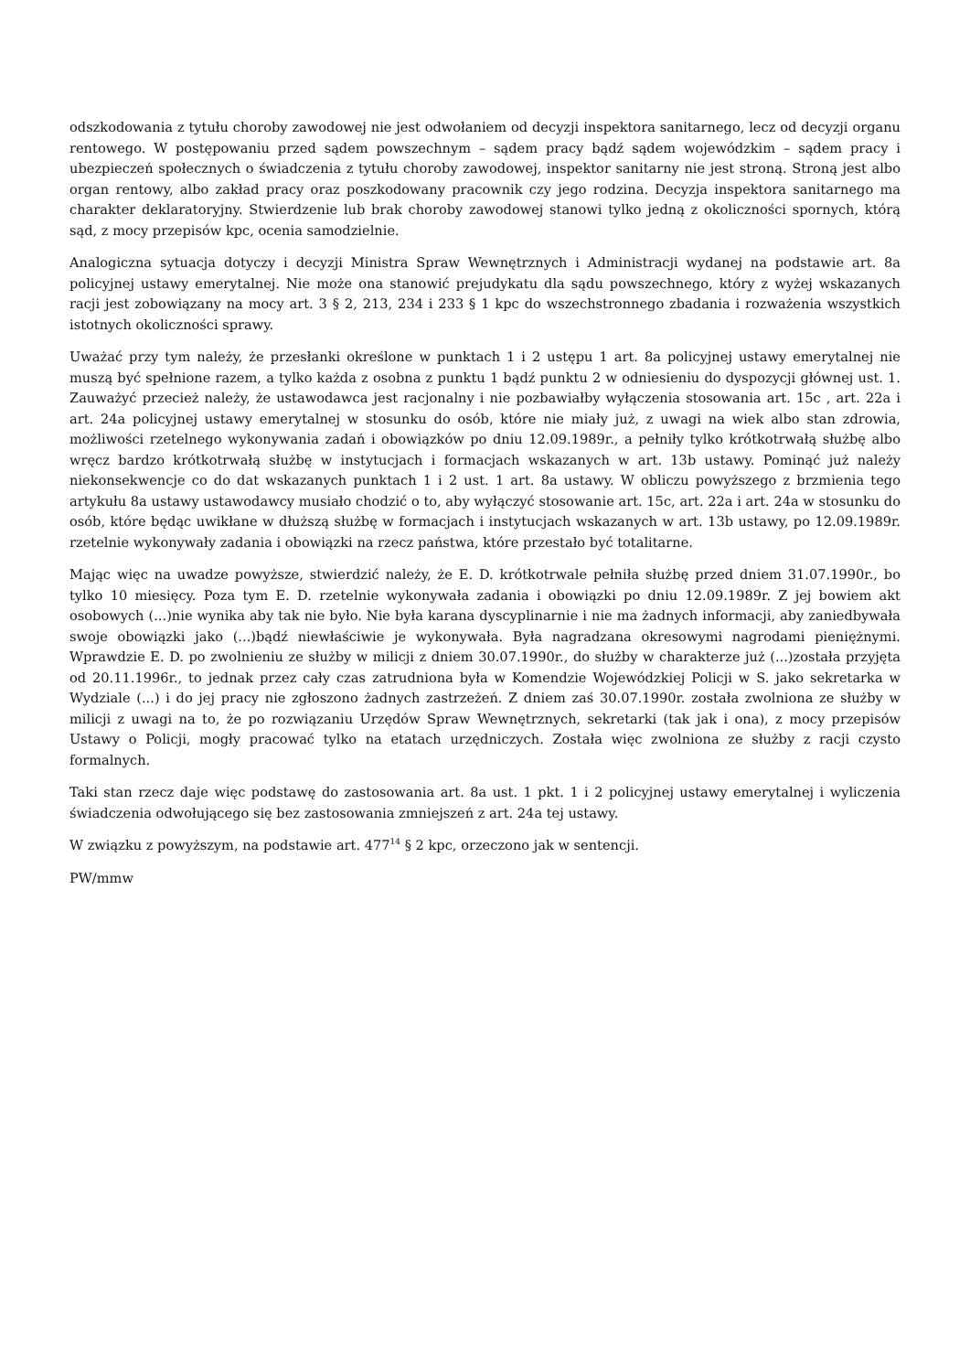odszkodowania z tytułu choroby zawodowej nie jest odwołaniem od decyzji inspektora sanitarnego, lecz od decyzji organu rentowego. W postępowaniu przed sądem powszechnym – sądem pracy bądź sądem wojewódzkim – sądem pracy i ubezpieczeń społecznych o świadczenia z tytułu choroby zawodowej, inspektor sanitarny nie jest stroną. Stroną jest albo organ rentowy, albo zakład pracy oraz poszkodowany pracownik czy jego rodzina. Decyzja inspektora sanitarnego ma charakter deklaratoryjny. Stwierdzenie lub brak choroby zawodowej stanowi tylko jedną z okoliczności spornych, którą sąd, z mocy przepisów kpc, ocenia samodzielnie.
Analogiczna sytuacja dotyczy i decyzji Ministra Spraw Wewnętrznych i Administracji wydanej na podstawie art. 8a policyjnej ustawy emerytalnej. Nie może ona stanowić prejudykatu dla sądu powszechnego, który z wyżej wskazanych racji jest zobowiązany na mocy art. 3 § 2, 213, 234 i 233 § 1 kpc do wszechstronnego zbadania i rozważenia wszystkich istotnych okoliczności sprawy.
Uważać przy tym należy, że przesłanki określone w punktach 1 i 2 ustępu 1 art. 8a policyjnej ustawy emerytalnej nie muszą być spełnione razem, a tylko każda z osobna z punktu 1 bądź punktu 2 w odniesieniu do dyspozycji głównej ust. 1. Zauważyć przecież należy, że ustawodawca jest racjonalny i nie pozbawiałby wyłączenia stosowania art. 15c , art. 22a i art. 24a policyjnej ustawy emerytalnej w stosunku do osób, które nie miały już, z uwagi na wiek albo stan zdrowia, możliwości rzetelnego wykonywania zadań i obowiązków po dniu 12.09.1989r., a pełniły tylko krótkotrwałą służbę albo wręcz bardzo krótkotrwałą służbę w instytucjach i formacjach wskazanych w art. 13b ustawy. Pominąć już należy niekonsekwencje co do dat wskazanych punktach 1 i 2 ust. 1 art. 8a ustawy. W obliczu powyższego z brzmienia tego artykułu 8a ustawy ustawodawcy musiało chodzić o to, aby wyłączyć stosowanie art. 15c, art. 22a i art. 24a w stosunku do osób, które będąc uwikłane w dłuższą służbę w formacjach i instytucjach wskazanych w art. 13b ustawy, po 12.09.1989r. rzetelnie wykonywały zadania i obowiązki na rzecz państwa, które przestało być totalitarne.
Mając więc na uwadze powyższe, stwierdzić należy, że E. D. krótkotrwale pełniła służbę przed dniem 31.07.1990r., bo tylko 10 miesięcy. Poza tym E. D. rzetelnie wykonywała zadania i obowiązki po dniu 12.09.1989r. Z jej bowiem akt osobowych (...)nie wynika aby tak nie było. Nie była karana dyscyplinarnie i nie ma żadnych informacji, aby zaniedbywała swoje obowiązki jako (...)bądź niewłaściwie je wykonywała. Była nagradzana okresowymi nagrodami pieniężnymi. Wprawdzie E. D. po zwolnieniu ze służby w milicji z dniem 30.07.1990r., do służby w charakterze już (...)została przyjęta od 20.11.1996r., to jednak przez cały czas zatrudniona była w Komendzie Wojewódzkiej Policji w S. jako sekretarka w Wydziale (...) i do jej pracy nie zgłoszono żadnych zastrzeżeń. Z dniem zaś 30.07.1990r. została zwolniona ze służby w milicji z uwagi na to, że po rozwiązaniu Urzędów Spraw Wewnętrznych, sekretarki (tak jak i ona), z mocy przepisów Ustawy o Policji, mogły pracować tylko na etatach urzędniczych. Została więc zwolniona ze służby z racji czysto formalnych.
Taki stan rzecz daje więc podstawę do zastosowania art. 8a ust. 1 pkt. 1 i 2 policyjnej ustawy emerytalnej i wyliczenia świadczenia odwołującego się bez zastosowania zmniejszeń z art. 24a tej ustawy.
W związku z powyższym, na podstawie art. 477<sup>14</sup> § 2 kpc, orzeczono jak w sentencji.
PW/mmw